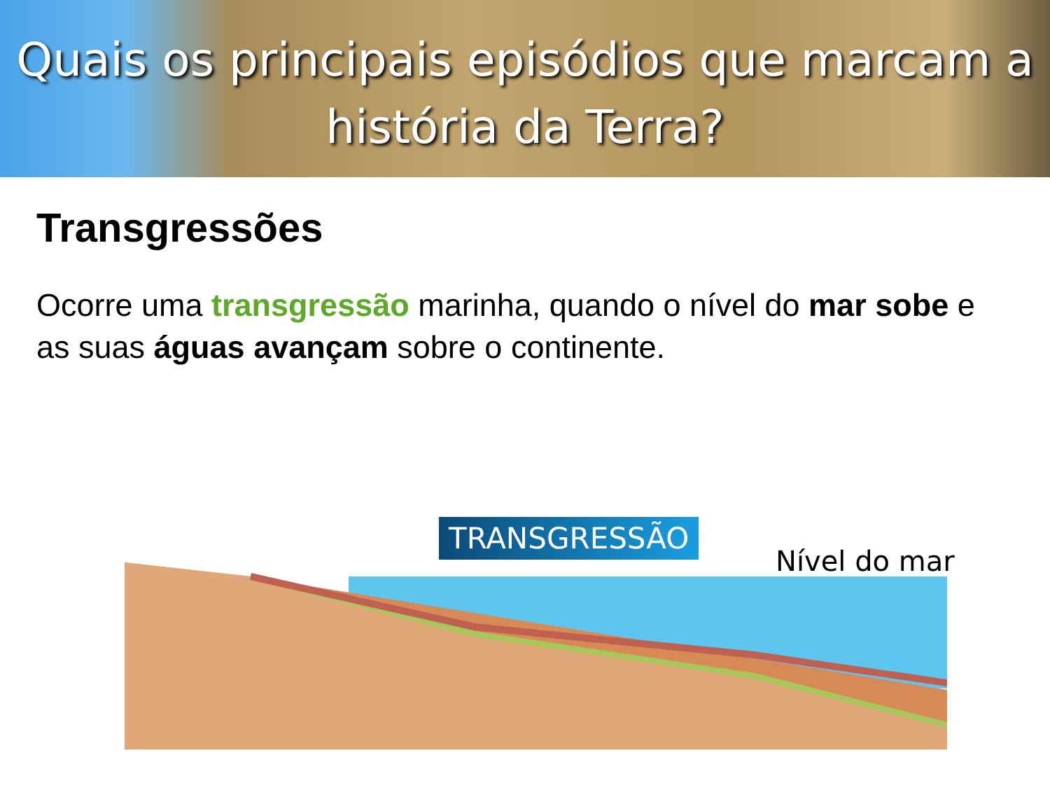Quais os principais episódios que marcam a história da Terra?
Transgressões
Ocorre uma transgressão marinha, quando o nível do mar sobe e as suas águas avançam sobre o continente.
TRANSGRESSÃO
Nível do mar